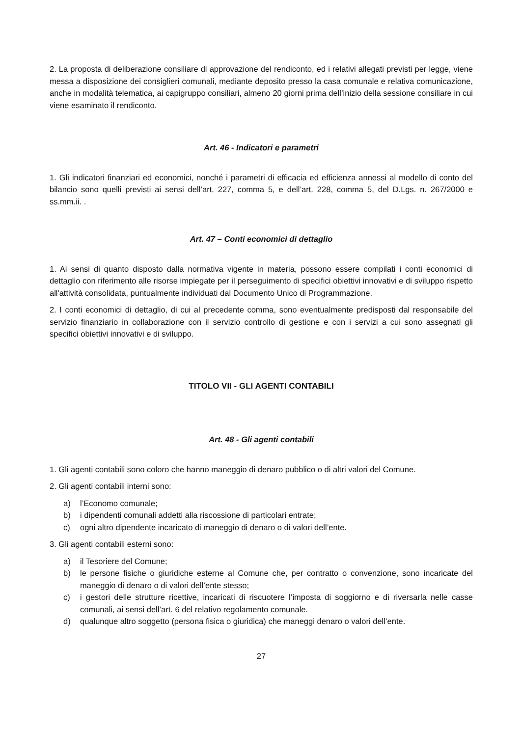2. La proposta di deliberazione consiliare di approvazione del rendiconto, ed i relativi allegati previsti per legge, viene messa a disposizione dei consiglieri comunali, mediante deposito presso la casa comunale e relativa comunicazione, anche in modalità telematica, ai capigruppo consiliari, almeno 20 giorni prima dell’inizio della sessione consiliare in cui viene esaminato il rendiconto.
Art. 46 - Indicatori e parametri
1. Gli indicatori finanziari ed economici, nonché i parametri di efficacia ed efficienza annessi al modello di conto del bilancio sono quelli previsti ai sensi dell’art. 227, comma 5, e dell’art. 228, comma 5, del D.Lgs. n. 267/2000 e ss.mm.ii. .
Art. 47 – Conti economici di dettaglio
1. Ai sensi di quanto disposto dalla normativa vigente in materia, possono essere compilati i conti economici di dettaglio con riferimento alle risorse impiegate per il perseguimento di specifici obiettivi innovativi e di sviluppo rispetto all'attività consolidata, puntualmente individuati dal Documento Unico di Programmazione.
2. I conti economici di dettaglio, di cui al precedente comma, sono eventualmente predisposti dal responsabile del servizio finanziario in collaborazione con il servizio controllo di gestione e con i servizi a cui sono assegnati gli specifici obiettivi innovativi e di sviluppo.
TITOLO VII - GLI AGENTI CONTABILI
Art. 48 - Gli agenti contabili
1. Gli agenti contabili sono coloro che hanno maneggio di denaro pubblico o di altri valori del Comune.
2. Gli agenti contabili interni sono:
a) l’Economo comunale;
b) i dipendenti comunali addetti alla riscossione di particolari entrate;
c) ogni altro dipendente incaricato di maneggio di denaro o di valori dell’ente.
3. Gli agenti contabili esterni sono:
a) il Tesoriere del Comune;
b) le persone fisiche o giuridiche esterne al Comune che, per contratto o convenzione, sono incaricate del maneggio di denaro o di valori dell’ente stesso;
c) i gestori delle strutture ricettive, incaricati di riscuotere l’imposta di soggiorno e di riversarla nelle casse comunali, ai sensi dell’art. 6 del relativo regolamento comunale.
d) qualunque altro soggetto (persona fisica o giuridica) che maneggi denaro o valori dell’ente.
27